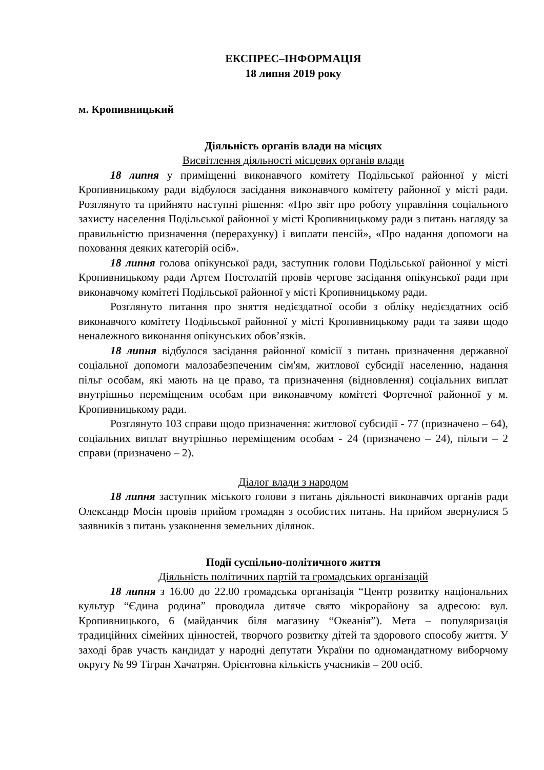ЕКСПРЕС–ІНФОРМАЦІЯ
18 липня 2019 року
м. Кропивницький
Діяльність органів влади на місцях
Висвітлення діяльності місцевих органів влади
18 липня у приміщенні виконавчого комітету Подільської районної у місті Кропивницькому ради відбулося засідання виконавчого комітету районної у місті ради. Розглянуто та прийнято наступні рішення: «Про звіт про роботу управління соціального захисту населення Подільської районної у місті Кропивницькому ради з питань нагляду за правильністю призначення (перерахунку) і виплати пенсій», «Про надання допомоги на поховання деяких категорій осіб».
18 липня голова опікунської ради, заступник голови Подільської районної у місті Кропивницькому ради Артем Постолатій провів чергове засідання опікунської ради при виконавчому комітеті Подільської районної у місті Кропивницькому ради.
Розглянуто питання про зняття недієздатної особи з обліку недієздатних осіб виконавчого комітету Подільської районної у місті Кропивницькому ради та заяви щодо неналежного виконання опікунських обов’язків.
18 липня відбулося засідання районної комісії з питань призначення державної соціальної допомоги малозабезпеченим сім'ям, житлової субсидії населенню, надання пільг особам, які мають на це право, та призначення (відновлення) соціальних виплат внутрішньо переміщеним особам при виконавчому комітеті Фортечної районної у м. Кропивницькому ради.
Розглянуто 103 справи щодо призначення: житлової субсидії - 77 (призначено – 64), соціальних виплат внутрішньо переміщеним особам - 24 (призначено – 24), пільги – 2 справи (призначено – 2).
Діалог влади з народом
18 липня заступник міського голови з питань діяльності виконавчих органів ради Олександр Мосін провів прийом громадян з особистих питань. На прийом звернулися 5 заявників з питань узаконення земельних ділянок.
Події суспільно-політичного життя
Діяльність політичних партій та громадських організацій
18 липня з 16.00 до 22.00 громадська організація “Центр розвитку національних культур “Єдина родина” проводила дитяче свято мікрорайону за адресою: вул. Кропивницького, 6 (майданчик біля магазину “Океанія”). Мета – популяризація традиційних сімейних цінностей, творчого розвитку дітей та здорового способу життя. У заході брав участь кандидат у народні депутати України по одномандатному виборчому округу № 99 Тігран Хачатрян. Орієнтовна кількість учасників – 200 осіб.